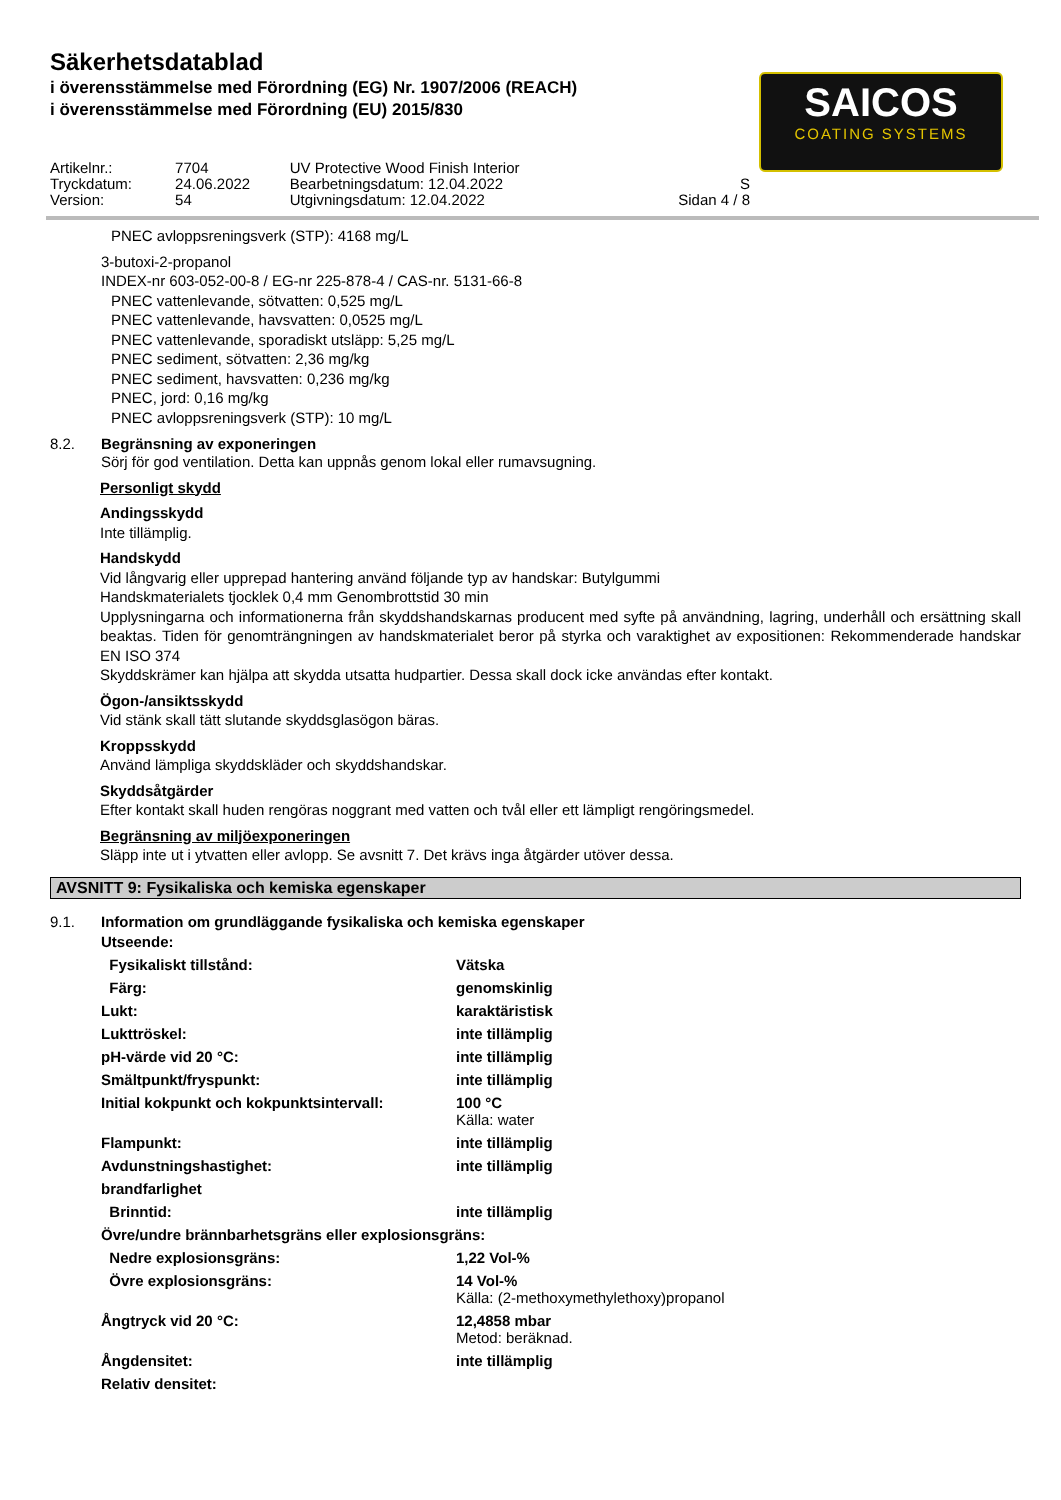Säkerhetsdatablad
i överensstämmelse med Förordning (EG) Nr. 1907/2006 (REACH)
i överensstämmelse med Förordning (EU) 2015/830
SAICOS
COATING SYSTEMS
| Artikelnr.: | 7704 | UV Protective Wood Finish Interior | |
| Tryckdatum: | 24.06.2022 | Bearbetningsdatum: 12.04.2022 | S |
| Version: | 54 | Utgivningsdatum: 12.04.2022 | Sidan 4 / 8 |
PNEC avloppsreningsverk (STP): 4168 mg/L
3-butoxi-2-propanol
INDEX-nr 603-052-00-8 / EG-nr 225-878-4 / CAS-nr. 5131-66-8
PNEC vattenlevande, sötvatten: 0,525 mg/L
PNEC vattenlevande, havsvatten: 0,0525 mg/L
PNEC vattenlevande, sporadiskt utsläpp: 5,25 mg/L
PNEC sediment, sötvatten: 2,36 mg/kg
PNEC sediment, havsvatten: 0,236 mg/kg
PNEC, jord: 0,16 mg/kg
PNEC avloppsreningsverk (STP): 10 mg/L
8.2. Begränsning av exponeringen
Sörj för god ventilation. Detta kan uppnås genom lokal eller rumavsugning.
Personligt skydd
Andingsskydd
Inte tillämplig.
Handskydd
Vid långvarig eller upprepad hantering använd följande typ av handskar: Butylgummi
Handskmaterialets tjocklek 0,4 mm Genombrottstid 30 min
Upplysningarna och informationerna från skyddshandskarnas producent med syfte på användning, lagring, underhåll och ersättning skall beaktas. Tiden för genomträngningen av handskmaterialet beror på styrka och varaktighet av expositionen: Rekommenderade handskar EN ISO 374
Skyddskrämer kan hjälpa att skydda utsatta hudpartier. Dessa skall dock icke användas efter kontakt.
Ögon-/ansiktsskydd
Vid stänk skall tätt slutande skyddsglasögon bäras.
Kroppsskydd
Använd lämpliga skyddskläder och skyddshandskar.
Skyddsåtgärder
Efter kontakt skall huden rengöras noggrant med vatten och tvål eller ett lämpligt rengöringsmedel.
Begränsning av miljöexponeringen
Släpp inte ut i ytvatten eller avlopp. Se avsnitt 7. Det krävs inga åtgärder utöver dessa.
AVSNITT 9: Fysikaliska och kemiska egenskaper
9.1. Information om grundläggande fysikaliska och kemiska egenskaper
| Utseende: | |
| Fysikaliskt tillstånd: | Vätska |
| Färg: | genomskinlig |
| Lukt: | karaktäristisk |
| Lukttröskel: | inte tillämplig |
| pH-värde vid 20 °C: | inte tillämplig |
| Smältpunkt/fryspunkt: | inte tillämplig |
| Initial kokpunkt och kokpunktsintervall: | 100 °C Källa: water |
| Flampunkt: | inte tillämplig |
| Avdunstningshastighet: | inte tillämplig |
| brandfarlighet | |
| Brinntid: | inte tillämplig |
| Övre/undre brännbarhetsgräns eller explosionsgräns: | |
| Nedre explosionsgräns: | 1,22 Vol-% |
| Övre explosionsgräns: | 14 Vol-% Källa: (2-methoxymethylethoxy)propanol |
| Ångtryck vid 20 °C: | 12,4858 mbar Metod: beräknad. |
| Ångdensitet: | inte tillämplig |
| Relativ densitet: | |